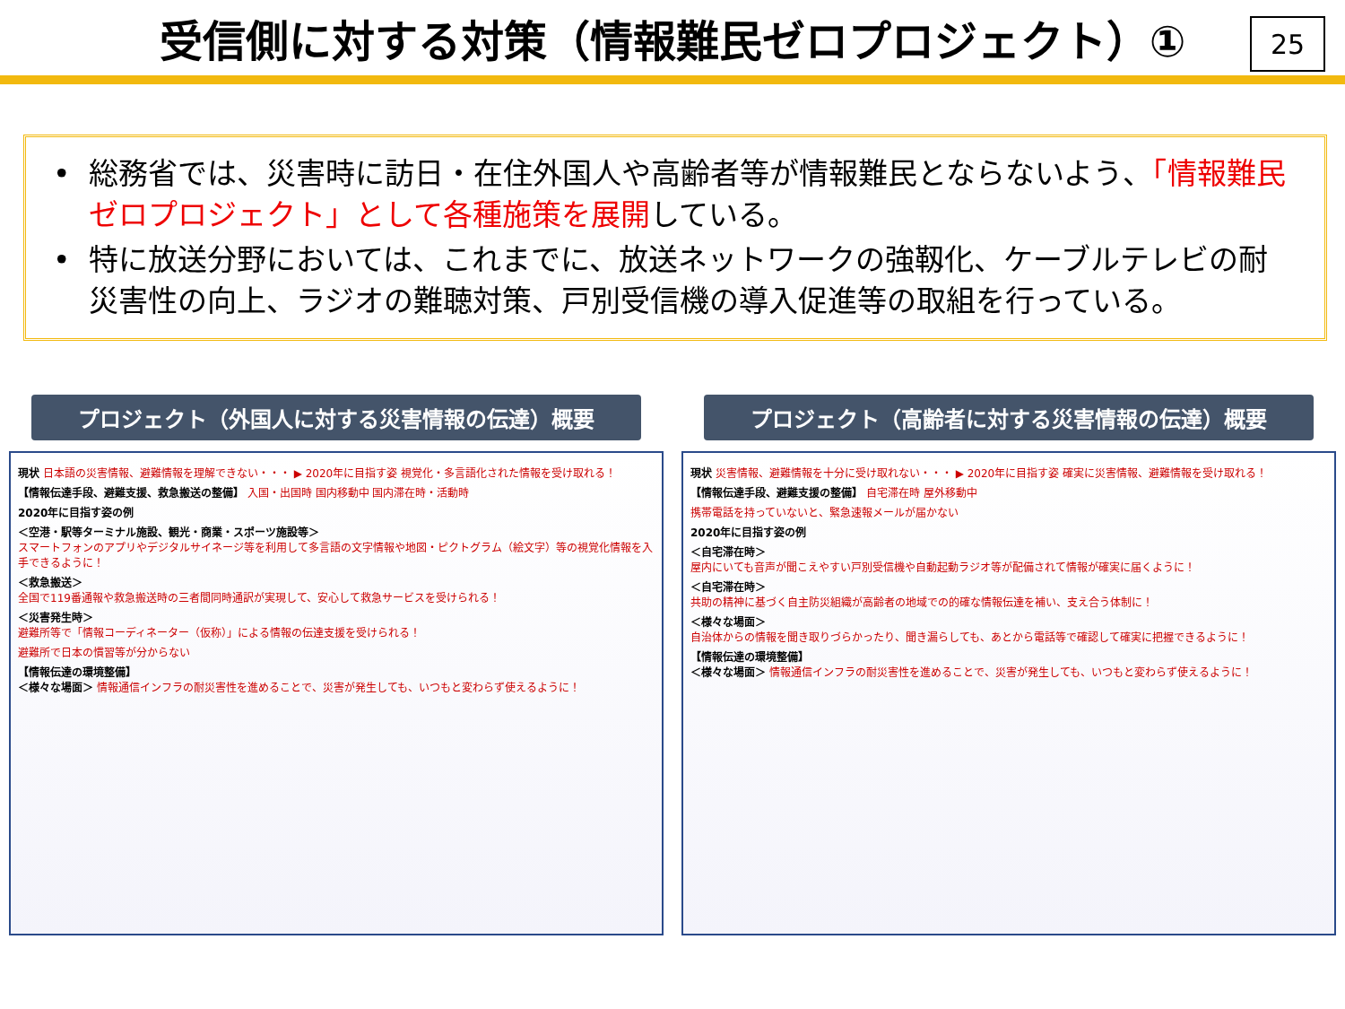受信側に対する対策（情報難民ゼロプロジェクト）①
25
• 総務省では、災害時に訪日・在住外国人や高齢者等が情報難民とならないよう、「情報難民ゼロプロジェクト」として各種施策を展開している。
• 特に放送分野においては、これまでに、放送ネットワークの強靱化、ケーブルテレビの耐災害性の向上、ラジオの難聴対策、戸別受信機の導入促進等の取組を行っている。
プロジェクト（外国人に対する災害情報の伝達）概要
現状 日本語の災害情報、避難情報を理解できない・・・ ▶ 2020年に目指す姿 視覚化・多言語化された情報を受け取れる！
【情報伝達手段、避難支援、救急搬送の整備】 入国・出国時 国内移動中 国内滞在時・活動時
2020年に目指す姿の例
＜空港・駅等ターミナル施設、観光・商業・スポーツ施設等＞
スマートフォンのアプリやデジタルサイネージ等を利用して多言語の文字情報や地図・ピクトグラム（絵文字）等の視覚化情報を入手できるように！
＜救急搬送＞
全国で119番通報や救急搬送時の三者間同時通訳が実現して、安心して救急サービスを受けられる！
＜災害発生時＞
避難所等で「情報コーディネーター（仮称）」による情報の伝達支援を受けられる！
避難所で日本の慣習等が分からない
【情報伝達の環境整備】
＜様々な場面＞ 情報通信インフラの耐災害性を進めることで、災害が発生しても、いつもと変わらず使えるように！
プロジェクト（高齢者に対する災害情報の伝達）概要
現状 災害情報、避難情報を十分に受け取れない・・・ ▶ 2020年に目指す姿 確実に災害情報、避難情報を受け取れる！
【情報伝達手段、避難支援の整備】 自宅滞在時 屋外移動中
携帯電話を持っていないと、緊急速報メールが届かない
2020年に目指す姿の例
＜自宅滞在時＞
屋内にいても音声が聞こえやすい戸別受信機や自動起動ラジオ等が配備されて情報が確実に届くように！
＜自宅滞在時＞
共助の精神に基づく自主防災組織が高齢者の地域での的確な情報伝達を補い、支え合う体制に！
＜様々な場面＞
自治体からの情報を聞き取りづらかったり、聞き漏らしても、あとから電話等で確認して確実に把握できるように！
【情報伝達の環境整備】
＜様々な場面＞ 情報通信インフラの耐災害性を進めることで、災害が発生しても、いつもと変わらず使えるように！